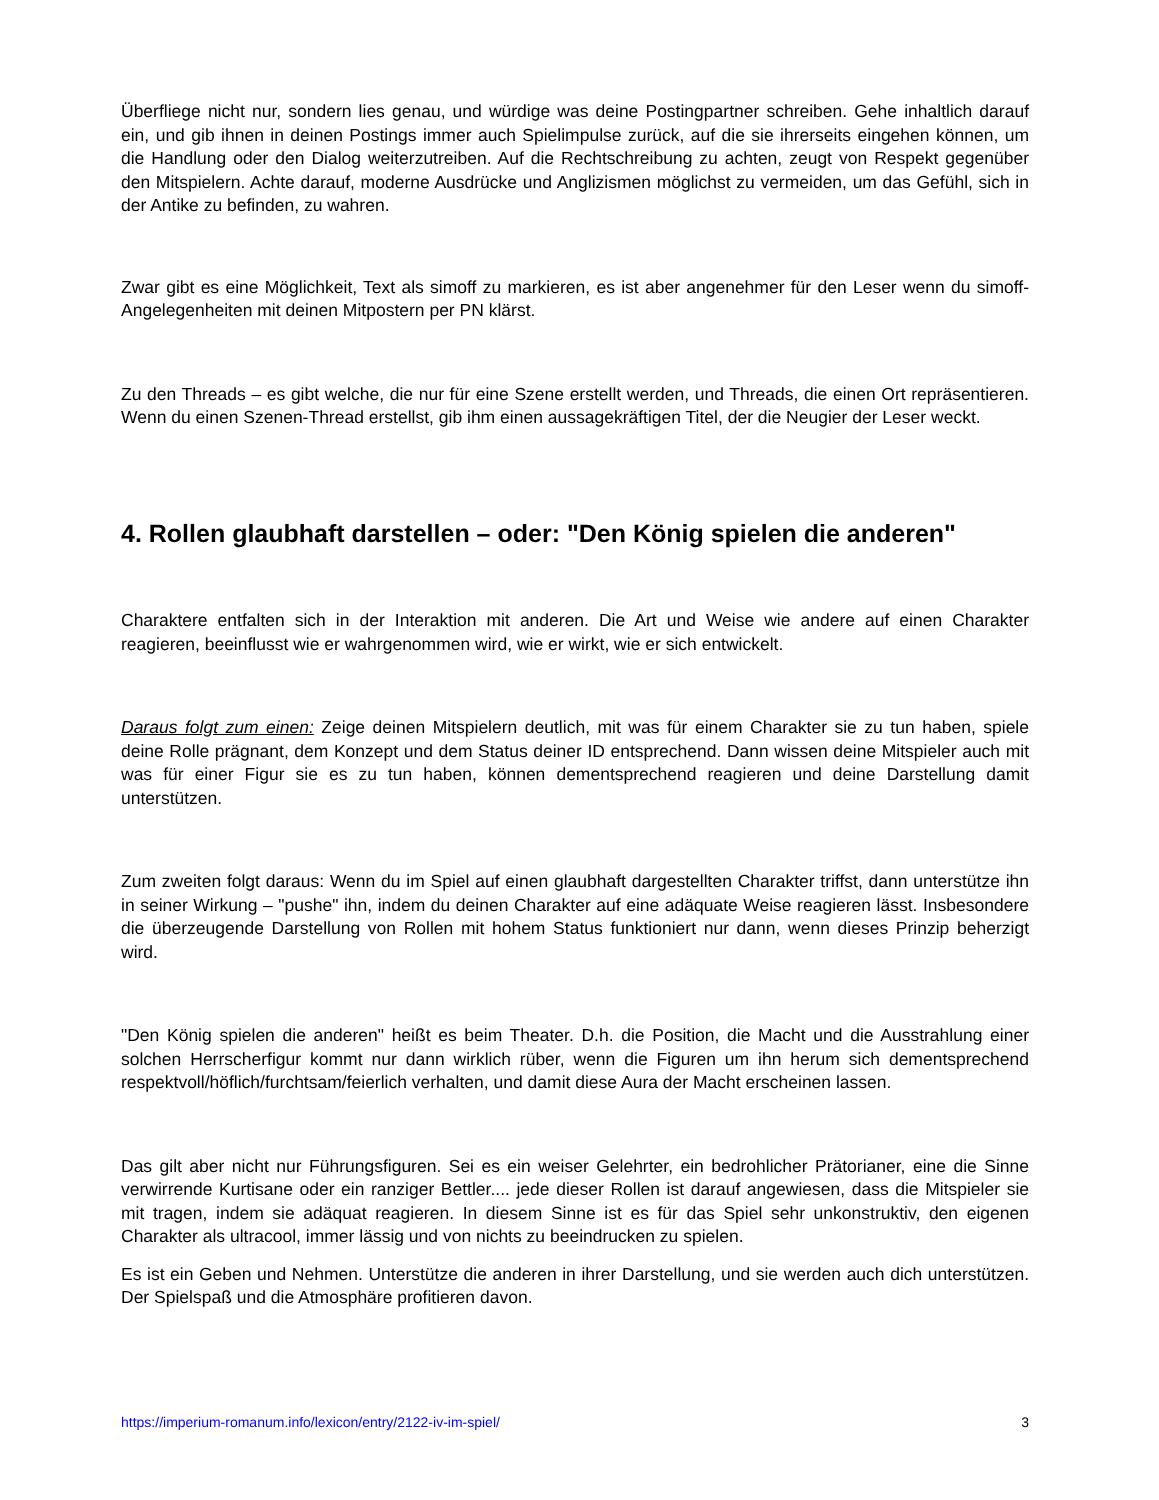Überfliege nicht nur, sondern lies genau, und würdige was deine Postingpartner schreiben. Gehe inhaltlich darauf ein, und gib ihnen in deinen Postings immer auch Spielimpulse zurück, auf die sie ihrerseits eingehen können, um die Handlung oder den Dialog weiterzutreiben. Auf die Rechtschreibung zu achten, zeugt von Respekt gegenüber den Mitspielern. Achte darauf, moderne Ausdrücke und Anglizismen möglichst zu vermeiden, um das Gefühl, sich in der Antike zu befinden, zu wahren.
Zwar gibt es eine Möglichkeit, Text als simoff zu markieren, es ist aber angenehmer für den Leser wenn du simoff-Angelegenheiten mit deinen Mitpostern per PN klärst.
Zu den Threads – es gibt welche, die nur für eine Szene erstellt werden, und Threads, die einen Ort repräsentieren. Wenn du einen Szenen-Thread erstellst, gib ihm einen aussagekräftigen Titel, der die Neugier der Leser weckt.
4. Rollen glaubhaft darstellen – oder: "Den König spielen die anderen"
Charaktere entfalten sich in der Interaktion mit anderen. Die Art und Weise wie andere auf einen Charakter reagieren, beeinflusst wie er wahrgenommen wird, wie er wirkt, wie er sich entwickelt.
Daraus folgt zum einen: Zeige deinen Mitspielern deutlich, mit was für einem Charakter sie zu tun haben, spiele deine Rolle prägnant, dem Konzept und dem Status deiner ID entsprechend. Dann wissen deine Mitspieler auch mit was für einer Figur sie es zu tun haben, können dementsprechend reagieren und deine Darstellung damit unterstützen.
Zum zweiten folgt daraus: Wenn du im Spiel auf einen glaubhaft dargestellten Charakter triffst, dann unterstütze ihn in seiner Wirkung – "pushe" ihn, indem du deinen Charakter auf eine adäquate Weise reagieren lässt. Insbesondere die überzeugende Darstellung von Rollen mit hohem Status funktioniert nur dann, wenn dieses Prinzip beherzigt wird.
"Den König spielen die anderen" heißt es beim Theater. D.h. die Position, die Macht und die Ausstrahlung einer solchen Herrscherfigur kommt nur dann wirklich rüber, wenn die Figuren um ihn herum sich dementsprechend respektvoll/höflich/furchtsam/feierlich verhalten, und damit diese Aura der Macht erscheinen lassen.
Das gilt aber nicht nur Führungsfiguren. Sei es ein weiser Gelehrter, ein bedrohlicher Prätorianer, eine die Sinne verwirrende Kurtisane oder ein ranziger Bettler.... jede dieser Rollen ist darauf angewiesen, dass die Mitspieler sie mit tragen, indem sie adäquat reagieren. In diesem Sinne ist es für das Spiel sehr unkonstruktiv, den eigenen Charakter als ultracool, immer lässig und von nichts zu beeindrucken zu spielen.
Es ist ein Geben und Nehmen. Unterstütze die anderen in ihrer Darstellung, und sie werden auch dich unterstützen. Der Spielspaß und die Atmosphäre profitieren davon.
https://imperium-romanum.info/lexicon/entry/2122-iv-im-spiel/ 3